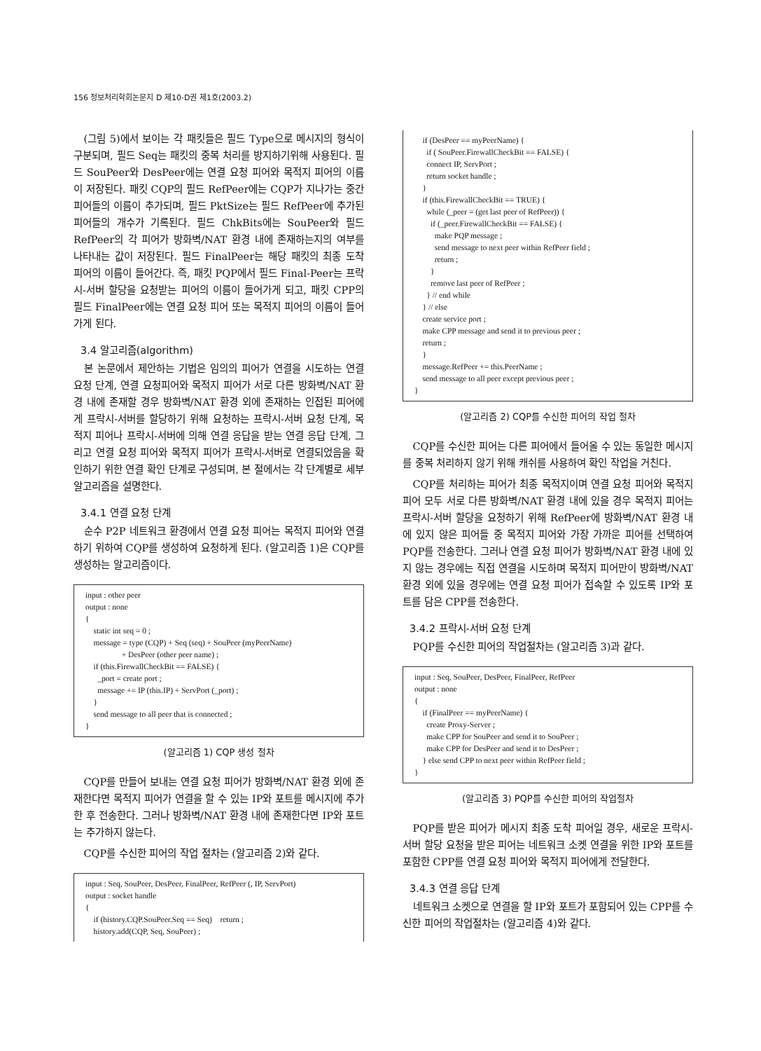156 정보처리학회논문지 D 제10-D권 제1호(2003.2)
(그림 5)에서 보이는 각 패킷들은 필드 Type으로 메시지의 형식이 구분되며, 필드 Seq는 패킷의 중복 처리를 방지하기위해 사용된다. 필드 SouPeer와 DesPeer에는 연결 요청 피어와 목적지 피어의 이름이 저장된다. 패킷 CQP의 필드 RefPeer에는 CQP가 지나가는 중간 피어들의 이름이 추가되며, 필드 PktSize는 필드 RefPeer에 추가된 피어들의 개수가 기록된다. 필드 ChkBits에는 SouPeer와 필드 RefPeer의 각 피어가 방화벽/NAT 환경 내에 존재하는지의 여부를 나타내는 값이 저장된다. 필드 FinalPeer는 해당 패킷의 최종 도착 피어의 이름이 들어간다. 즉, 패킷 PQP에서 필드 Final-Peer는 프락시-서버 할당을 요청받는 피어의 이름이 들어가게 되고, 패킷 CPP의 필드 FinalPeer에는 연결 요청 피어 또는 목적지 피어의 이름이 들어가게 된다.
3.4 알고리즘(algorithm)
본 논문에서 제안하는 기법은 임의의 피어가 연결을 시도하는 연결 요청 단계, 연결 요청피어와 목적지 피어가 서로 다른 방화벽/NAT 환경 내에 존재할 경우 방화벽/NAT 환경 외에 존재하는 인접된 피어에게 프락시-서버를 할당하기 위해 요청하는 프락시-서버 요청 단계, 목적지 피어나 프락시-서버에 의해 연결 응답을 받는 연결 응답 단계, 그리고 연결 요청 피어와 목적지 피어가 프락시-서버로 연결되었음을 확인하기 위한 연결 확인 단계로 구성되며, 본 절에서는 각 단계별로 세부 알고리즘을 설명한다.
3.4.1 연결 요청 단계
순수 P2P 네트워크 환경에서 연결 요청 피어는 목적지 피어와 연결하기 위하여 CQP를 생성하여 요청하게 된다. (알고리즘 1)은 CQP를 생성하는 알고리즘이다.
input : other peer output : none { static int seq = 0 ; message = type (CQP) + Seq (seq) + SouPeer (myPeerName) + DesPeer (other peer name) ; if (this.FirewallCheckBit == FALSE) { _port = create port ; message += IP (this.IP) + ServPort (_port) ; } send message to all peer that is connected ; }
(알고리즘 1) CQP 생성 절차
CQP를 만들어 보내는 연결 요청 피어가 방화벽/NAT 환경 외에 존재한다면 목적지 피어가 연결을 할 수 있는 IP와 포트를 메시지에 추가한 후 전송한다. 그러나 방화벽/NAT 환경 내에 존재한다면 IP와 포트는 추가하지 않는다.
CQP를 수신한 피어의 작업 절차는 (알고리즘 2)와 같다.
input : Seq, SouPeer, DesPeer, FinalPeer, RefPeer (, IP, ServPort) output : socket handle { if (history.CQP.SouPeer.Seq == Seq) return ; history.add(CQP, Seq, SouPeer) ;
if (DesPeer == myPeerName) { if ( SouPeer.FirewallCheckBit == FALSE) { connect IP, ServPort ; return socket handle ; } if (this.FirewallCheckBit == TRUE) { while (_peer = (get last peer of RefPeer)) { if (_peer.FirewallCheckBit == FALSE) { make PQP message ; send message to next peer within RefPeer field ; return ; } remove last peer of RefPeer ; } // end while } // else create service port ; make CPP message and send it to previous peer ; return ; } message.RefPeer += this.PeerName ; send message to all peer except previous peer ; }
(알고리즘 2) CQP를 수신한 피어의 작업 절차
CQP를 수신한 피어는 다른 피어에서 들어올 수 있는 동일한 메시지를 중복 처리하지 않기 위해 캐쉬를 사용하여 확인 작업을 거친다.
CQP를 처리하는 피어가 최종 목적지이며 연결 요청 피어와 목적지 피어 모두 서로 다른 방화벽/NAT 환경 내에 있을 경우 목적지 피어는 프락시-서버 할당을 요청하기 위해 RefPeer에 방화벽/NAT 환경 내에 있지 않은 피어들 중 목적지 피어와 가장 가까운 피어를 선택하여 PQP를 전송한다. 그러나 연결 요청 피어가 방화벽/NAT 환경 내에 있지 않는 경우에는 직접 연결을 시도하며 목적지 피어만이 방화벽/NAT 환경 외에 있을 경우에는 연결 요청 피어가 접속할 수 있도록 IP와 포트를 담은 CPP를 전송한다.
3.4.2 프락시-서버 요청 단계
PQP를 수신한 피어의 작업절차는 (알고리즘 3)과 같다.
input : Seq, SouPeer, DesPeer, FinalPeer, RefPeer output : none { if (FinalPeer == myPeerName) { create Proxy-Server ; make CPP for SouPeer and send it to SouPeer ; make CPP for DesPeer and send it to DesPeer ; } else send CPP to next peer within RefPeer field ; }
(알고리즘 3) PQP를 수신한 피어의 작업절차
PQP를 받은 피어가 메시지 최종 도착 피어일 경우, 새로운 프락시-서버 할당 요청을 받은 피어는 네트워크 소켓 연결을 위한 IP와 포트를 포함한 CPP를 연결 요청 피어와 목적지 피어에게 전달한다.
3.4.3 연결 응답 단계
네트워크 소켓으로 연결을 할 IP와 포트가 포함되어 있는 CPP를 수신한 피어의 작업절차는 (알고리즘 4)와 같다.